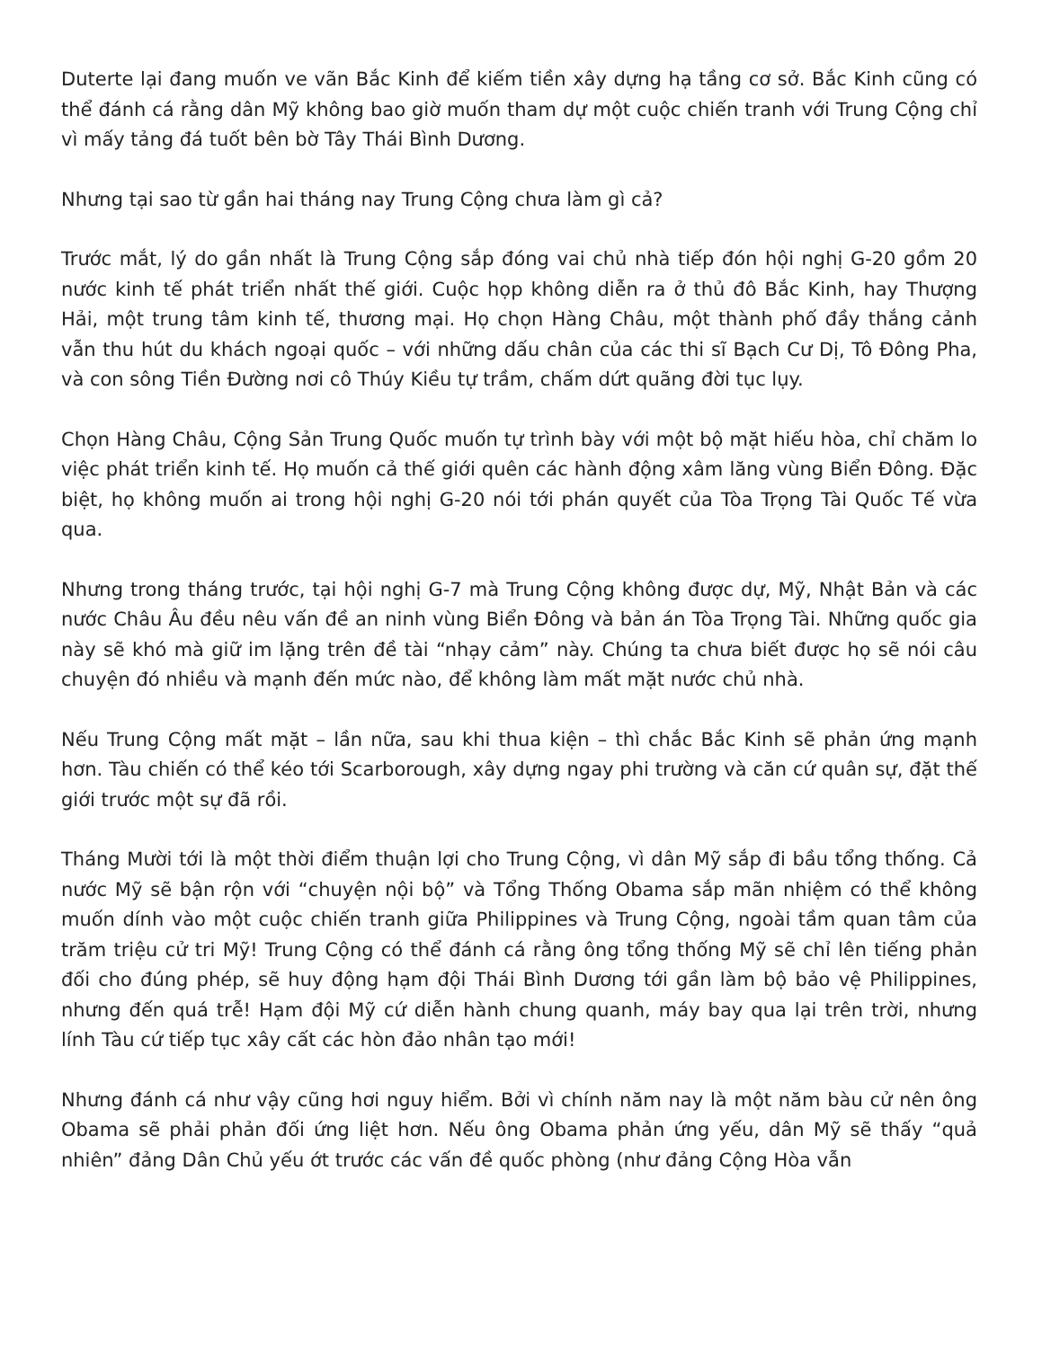Duterte lại đang muốn ve vãn Bắc Kinh để kiếm tiền xây dựng hạ tầng cơ sở. Bắc Kinh cũng có thể đánh cá rằng dân Mỹ không bao giờ muốn tham dự một cuộc chiến tranh với Trung Cộng chỉ vì mấy tảng đá tuốt bên bờ Tây Thái Bình Dương.
Nhưng tại sao từ gần hai tháng nay Trung Cộng chưa làm gì cả?
Trước mắt, lý do gần nhất là Trung Cộng sắp đóng vai chủ nhà tiếp đón hội nghị G-20 gồm 20 nước kinh tế phát triển nhất thế giới. Cuộc họp không diễn ra ở thủ đô Bắc Kinh, hay Thượng Hải, một trung tâm kinh tế, thương mại. Họ chọn Hàng Châu, một thành phố đầy thắng cảnh vẫn thu hút du khách ngoại quốc – với những dấu chân của các thi sĩ Bạch Cư Dị, Tô Đông Pha, và con sông Tiền Đường nơi cô Thúy Kiều tự trầm, chấm dứt quãng đời tục lụy.
Chọn Hàng Châu, Cộng Sản Trung Quốc muốn tự trình bày với một bộ mặt hiếu hòa, chỉ chăm lo việc phát triển kinh tế. Họ muốn cả thế giới quên các hành động xâm lăng vùng Biển Đông. Đặc biệt, họ không muốn ai trong hội nghị G-20 nói tới phán quyết của Tòa Trọng Tài Quốc Tế vừa qua.
Nhưng trong tháng trước, tại hội nghị G-7 mà Trung Cộng không được dự, Mỹ, Nhật Bản và các nước Châu Âu đều nêu vấn đề an ninh vùng Biển Đông và bản án Tòa Trọng Tài. Những quốc gia này sẽ khó mà giữ im lặng trên đề tài “nhạy cảm” này. Chúng ta chưa biết được họ sẽ nói câu chuyện đó nhiều và mạnh đến mức nào, để không làm mất mặt nước chủ nhà.
Nếu Trung Cộng mất mặt – lần nữa, sau khi thua kiện – thì chắc Bắc Kinh sẽ phản ứng mạnh hơn. Tàu chiến có thể kéo tới Scarborough, xây dựng ngay phi trường và căn cứ quân sự, đặt thế giới trước một sự đã rồi.
Tháng Mười tới là một thời điểm thuận lợi cho Trung Cộng, vì dân Mỹ sắp đi bầu tổng thống. Cả nước Mỹ sẽ bận rộn với “chuyện nội bộ” và Tổng Thống Obama sắp mãn nhiệm có thể không muốn dính vào một cuộc chiến tranh giữa Philippines và Trung Cộng, ngoài tầm quan tâm của trăm triệu cử tri Mỹ! Trung Cộng có thể đánh cá rằng ông tổng thống Mỹ sẽ chỉ lên tiếng phản đối cho đúng phép, sẽ huy động hạm đội Thái Bình Dương tới gần làm bộ bảo vệ Philippines, nhưng đến quá trễ! Hạm đội Mỹ cứ diễn hành chung quanh, máy bay qua lại trên trời, nhưng lính Tàu cứ tiếp tục xây cất các hòn đảo nhân tạo mới!
Nhưng đánh cá như vậy cũng hơi nguy hiểm. Bởi vì chính năm nay là một năm bàu cử nên ông Obama sẽ phải phản đối ứng liệt hơn. Nếu ông Obama phản ứng yếu, dân Mỹ sẽ thấy “quả nhiên” đảng Dân Chủ yếu ớt trước các vấn đề quốc phòng (như đảng Cộng Hòa vẫn